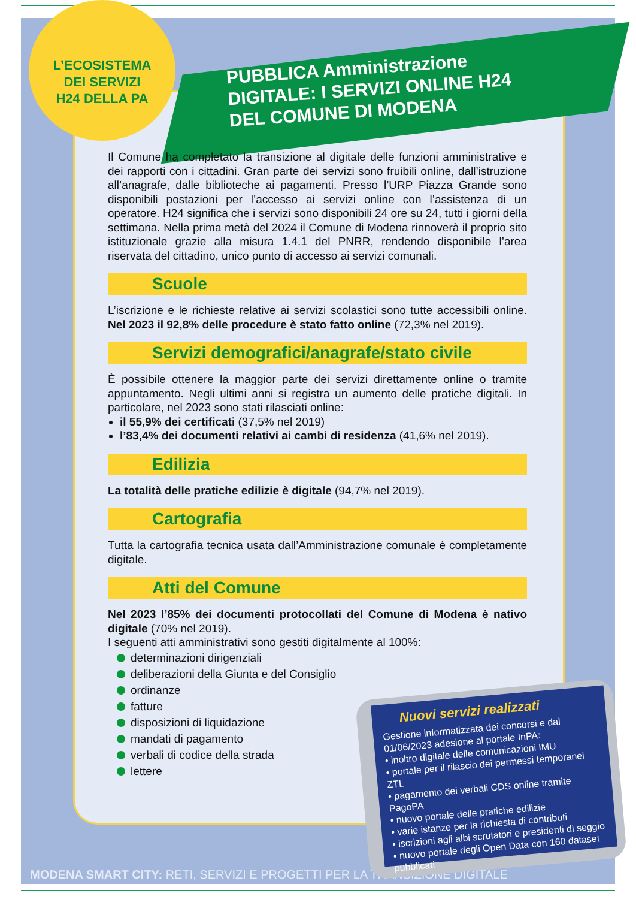L’ECOSISTEMA
DEI SERVIZI
H24 DELLA PA
PUBBLICA Amministrazione
DIGITALE: I SERVIZI ONLINE H24
DEL COMUNE DI MODENA
Il Comune ha completato la transizione al digitale delle funzioni amministrative e dei rapporti con i cittadini. Gran parte dei servizi sono fruibili online, dall’istruzione all’anagrafe, dalle biblioteche ai pagamenti. Presso l’URP Piazza Grande sono disponibili postazioni per l’accesso ai servizi online con l’assistenza di un operatore. H24 significa che i servizi sono disponibili 24 ore su 24, tutti i giorni della settimana. Nella prima metà del 2024 il Comune di Modena rinnoverà il proprio sito istituzionale grazie alla misura 1.4.1 del PNRR, rendendo disponibile l’area riservata del cittadino, unico punto di accesso ai servizi comunali.
Scuole
L’iscrizione e le richieste relative ai servizi scolastici sono tutte accessibili online. Nel 2023 il 92,8% delle procedure è stato fatto online (72,3% nel 2019).
Servizi demografici/anagrafe/stato civile
È possibile ottenere la maggior parte dei servizi direttamente online o tramite appuntamento. Negli ultimi anni si registra un aumento delle pratiche digitali. In particolare, nel 2023 sono stati rilasciati online:
il 55,9% dei certificati (37,5% nel 2019)
l’83,4% dei documenti relativi ai cambi di residenza (41,6% nel 2019).
Edilizia
La totalità delle pratiche edilizie è digitale (94,7% nel 2019).
Cartografia
Tutta la cartografia tecnica usata dall’Amministrazione comunale è completamente digitale.
Atti del Comune
Nel 2023 l’85% dei documenti protocollati del Comune di Modena è nativo digitale (70% nel 2019).
I seguenti atti amministrativi sono gestiti digitalmente al 100%:
determinazioni dirigenziali
deliberazioni della Giunta e del Consiglio
ordinanze
fatture
disposizioni di liquidazione
mandati di pagamento
verbali di codice della strada
lettere
MODENA SMART CITY: RETI, SERVIZI E PROGETTI PER LA TRANSIZIONE DIGITALE
Nuovi servizi realizzati
Gestione informatizzata dei concorsi e dal 01/06/2023 adesione al portale InPA:
• inoltro digitale delle comunicazioni IMU
• portale per il rilascio dei permessi temporanei ZTL
• pagamento dei verbali CDS online tramite PagoPA
• nuovo portale delle pratiche edilizie
• varie istanze per la richiesta di contributi
• iscrizioni agli albi scrutatori e presidenti di seggio
• nuovo portale degli Open Data con 160 dataset pubblicati